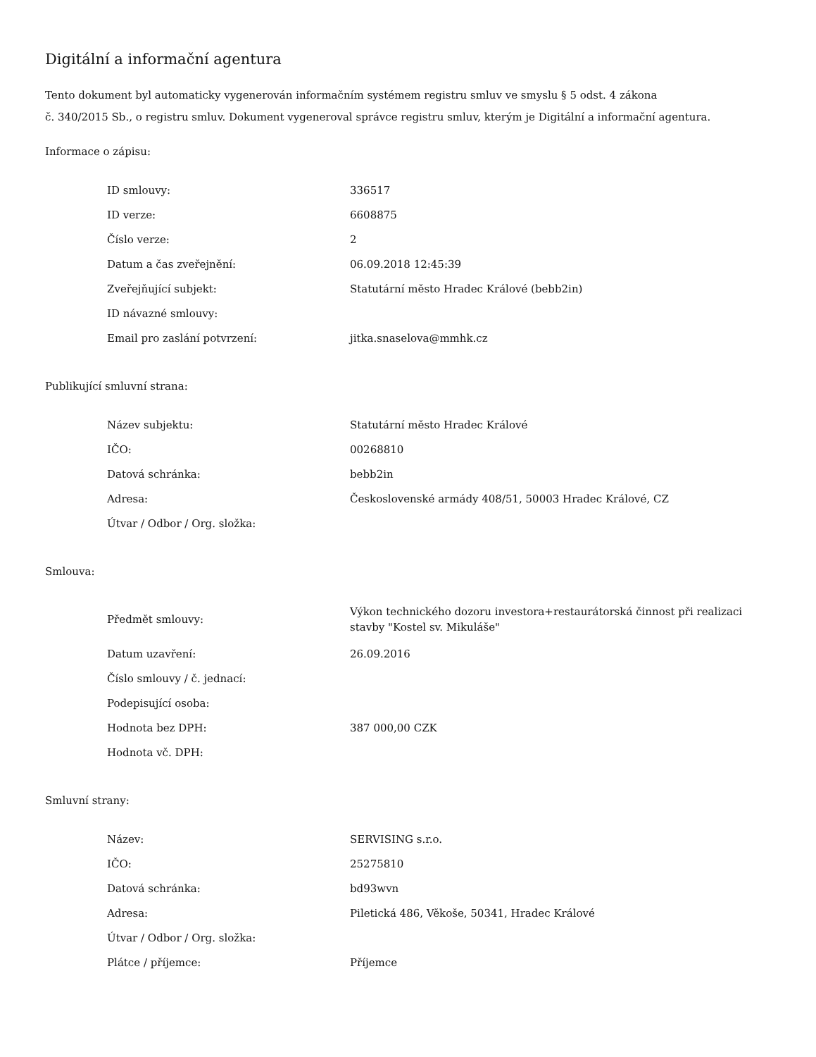Digitální a informační agentura
Tento dokument byl automaticky vygenerován informačním systémem registru smluv ve smyslu § 5 odst. 4 zákona
č. 340/2015 Sb., o registru smluv. Dokument vygeneroval správce registru smluv, kterým je Digitální a informační agentura.
Informace o zápisu:
| ID smlouvy: | 336517 |
| ID verze: | 6608875 |
| Číslo verze: | 2 |
| Datum a čas zveřejnění: | 06.09.2018 12:45:39 |
| Zveřejňující subjekt: | Statutární město Hradec Králové (bebb2in) |
| ID návazné smlouvy: | |
| Email pro zaslání potvrzení: | jitka.snaselova@mmhk.cz |
Publikující smluvní strana:
| Název subjektu: | Statutární město Hradec Králové |
| IČO: | 00268810 |
| Datová schránka: | bebb2in |
| Adresa: | Československé armády 408/51, 50003 Hradec Králové, CZ |
| Útvar / Odbor / Org. složka: | |
Smlouva:
| Předmět smlouvy: | Výkon technického dozoru investora+restaurátorská činnost při realizaci stavby "Kostel sv. Mikuláše" |
| Datum uzavření: | 26.09.2016 |
| Číslo smlouvy / č. jednací: | |
| Podepisující osoba: | |
| Hodnota bez DPH: | 387 000,00 CZK |
| Hodnota vč. DPH: | |
Smluvní strany:
| Název: | SERVISING s.r.o. |
| IČO: | 25275810 |
| Datová schránka: | bd93wvn |
| Adresa: | Piletická 486, Věkoše, 50341, Hradec Králové |
| Útvar / Odbor / Org. složka: | |
| Plátce / příjemce: | Příjemce |